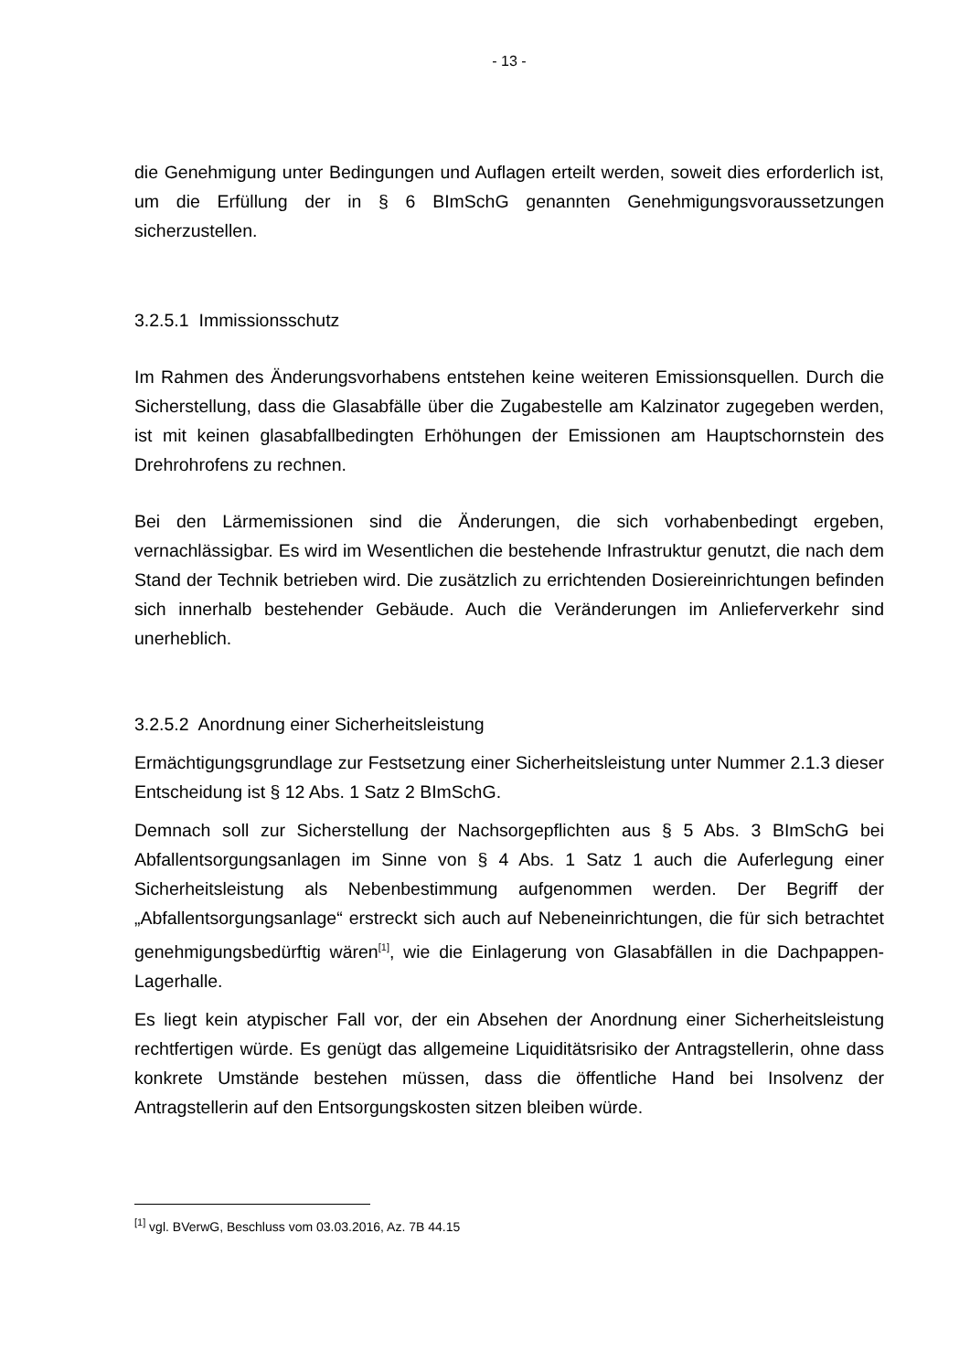- 13 -
die Genehmigung unter Bedingungen und Auflagen erteilt werden, soweit dies erforderlich ist, um die Erfüllung der in § 6 BImSchG genannten Genehmigungsvoraussetzungen sicherzustellen.
3.2.5.1 Immissionsschutz
Im Rahmen des Änderungsvorhabens entstehen keine weiteren Emissionsquellen. Durch die Sicherstellung, dass die Glasabfälle über die Zugabestelle am Kalzinator zugegeben werden, ist mit keinen glasabfallbedingten Erhöhungen der Emissionen am Hauptschornstein des Drehrohrofens zu rechnen.
Bei den Lärmemissionen sind die Änderungen, die sich vorhabenbedingt ergeben, vernachlässigbar. Es wird im Wesentlichen die bestehende Infrastruktur genutzt, die nach dem Stand der Technik betrieben wird. Die zusätzlich zu errichtenden Dosiereinrichtungen befinden sich innerhalb bestehender Gebäude. Auch die Veränderungen im Anlieferverkehr sind unerheblich.
3.2.5.2 Anordnung einer Sicherheitsleistung
Ermächtigungsgrundlage zur Festsetzung einer Sicherheitsleistung unter Nummer 2.1.3 dieser Entscheidung ist § 12 Abs. 1 Satz 2 BImSchG.
Demnach soll zur Sicherstellung der Nachsorgepflichten aus § 5 Abs. 3 BImSchG bei Abfallentsorgungsanlagen im Sinne von § 4 Abs. 1 Satz 1 auch die Auferlegung einer Sicherheitsleistung als Nebenbestimmung aufgenommen werden. Der Begriff der „Abfallentsorgungsanlage“ erstreckt sich auch auf Nebeneinrichtungen, die für sich betrachtet genehmigungsbedürftig wären<sup>[1]</sup>, wie die Einlagerung von Glasabfällen in die Dachpappen-Lagerhalle.
Es liegt kein atypischer Fall vor, der ein Absehen der Anordnung einer Sicherheitsleistung rechtfertigen würde. Es genügt das allgemeine Liquiditätsrisiko der Antragstellerin, ohne dass konkrete Umstände bestehen müssen, dass die öffentliche Hand bei Insolvenz der Antragstellerin auf den Entsorgungskosten sitzen bleiben würde.
<sup>[1]</sup> vgl. BVerwG, Beschluss vom 03.03.2016, Az. 7B 44.15